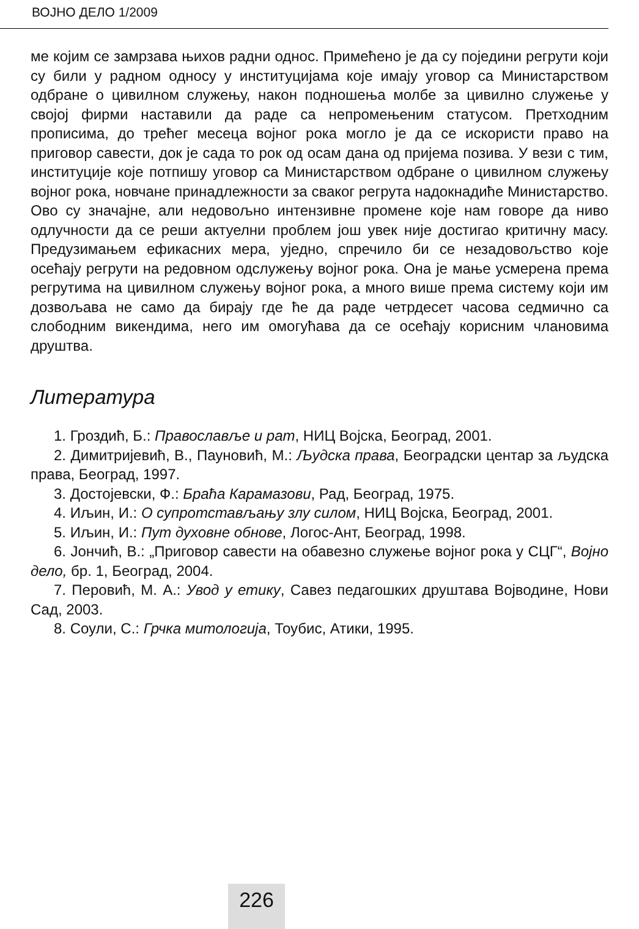ВОЈНО ДЕЛО 1/2009
ме којим се замрзава њихов радни однос. Примећено је да су поједини регрути који су били у радном односу у институцијама које имају уговор са Министарством одбране о цивилном служењу, након подношења молбе за цивилно служење у својој фирми наставили да раде са непромењеним статусом. Претходним прописима, до трећег месеца војног рока могло је да се искористи право на приговор савести, док је сада то рок од осам дана од пријема позива. У вези с тим, институције које потпишу уговор са Министарством одбране о цивилном служењу војног рока, новчане принадлежности за сваког регрута надокнадиће Министарство. Ово су значајне, али недовољно интензивне промене које нам говоре да ниво одлучности да се реши актуелни проблем још увек није достигао критичну масу. Предузимањем ефикасних мера, уједно, спречило би се незадовољство које осећају регрути на редовном одслужењу војног рока. Она је мање усмерена према регрутима на цивилном служењу војног рока, а много више према систему који им дозвољава не само да бирају где ће да раде четрдесет часова седмично са слободним викендима, него им омогућава да се осећају корисним члановима друштва.
Литература
1. Гроздић, Б.: Православље и рат, НИЦ Војска, Београд, 2001.
2. Димитријевић, В., Пауновић, М.: Људска права, Београдски центар за људска права, Београд, 1997.
3. Достојевски, Ф.: Браћа Карамазови, Рад, Београд, 1975.
4. Иљин, И.: О супротстављању злу силом, НИЦ Војска, Београд, 2001.
5. Иљин, И.: Пут духовне обнове, Логос-Ант, Београд, 1998.
6. Јончић, В.: „Приговор савести на обавезно служење војног рока у СЦГ“, Војно дело, бр. 1, Београд, 2004.
7. Перовић, М. А.: Увод у етику, Савез педагошких друштава Војводине, Нови Сад, 2003.
8. Соули, С.: Грчка митологија, Тоубис, Атики, 1995.
226